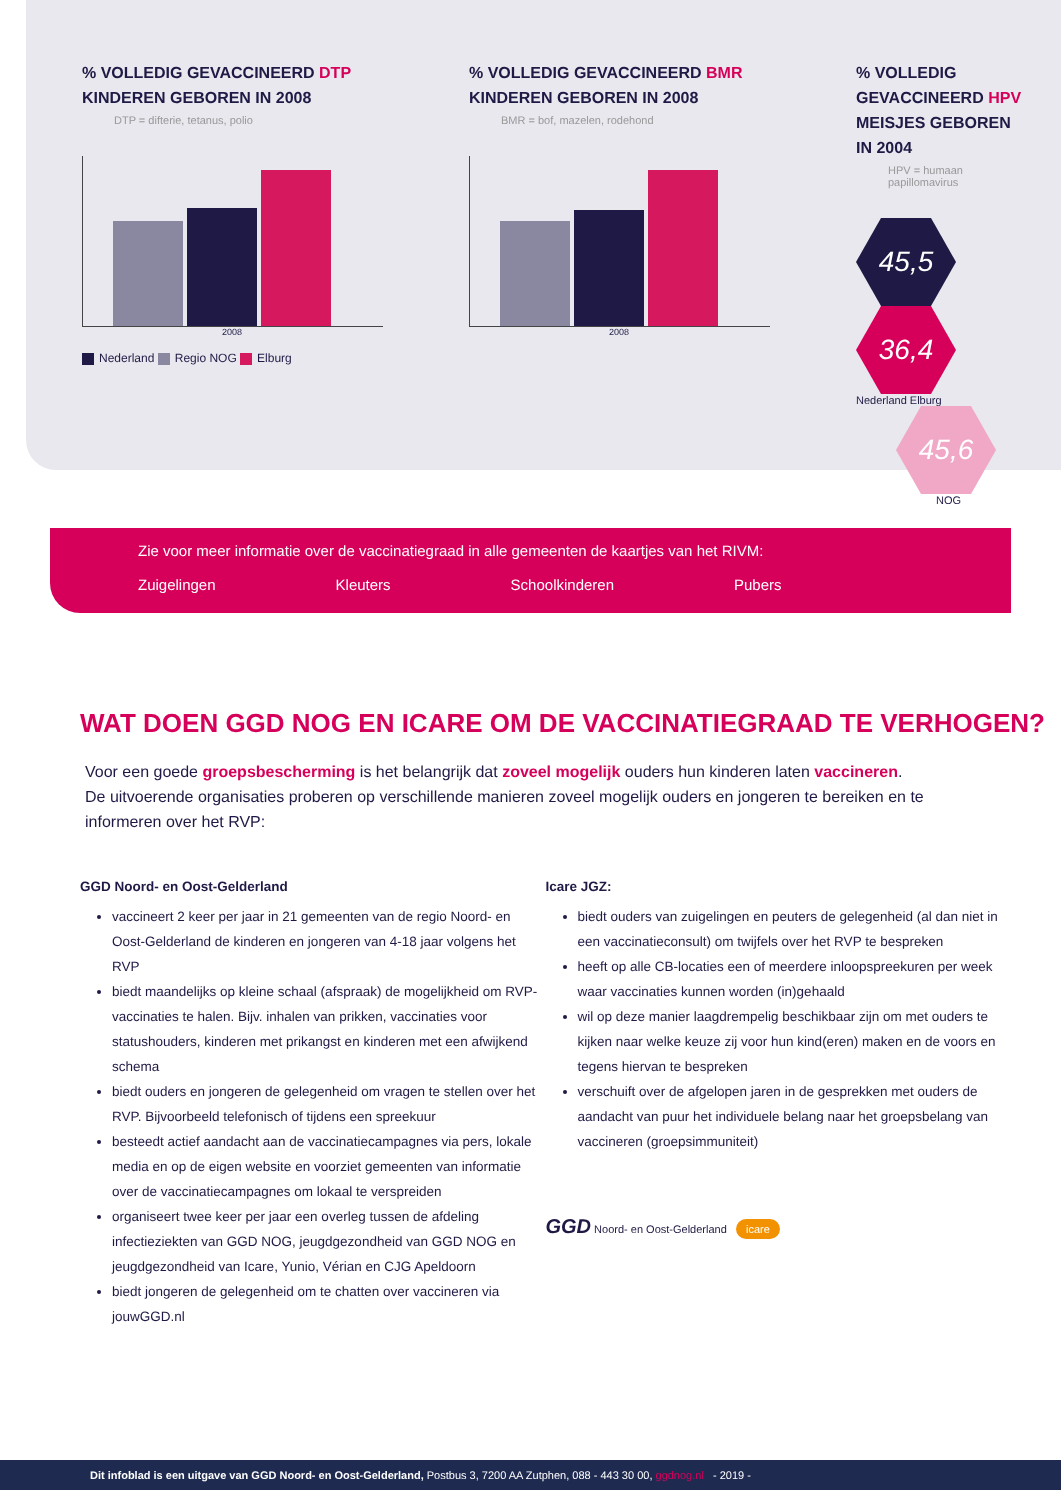% VOLLEDIG GEVACCINEERD DTP
KINDEREN GEBOREN IN 2008
DTP = difterie, tetanus, polio
2008
Nederland Regio NOG Elburg
% VOLLEDIG GEVACCINEERD BMR
KINDEREN GEBOREN IN 2008
BMR = bof, mazelen, rodehond
2008
% VOLLEDIG GEVACCINEERD HPV
MEISJES GEBOREN IN 2004
HPV = humaan papillomavirus
45,5 36,4
Nederland Elburg
45,6
NOG
Zie voor meer informatie over de vaccinatiegraad in alle gemeenten de kaartjes van het RIVM:
Zuigelingen Kleuters Schoolkinderen Pubers
WAT DOEN GGD NOG EN ICARE OM DE VACCINATIEGRAAD TE VERHOGEN?
Voor een goede groepsbescherming is het belangrijk dat zoveel mogelijk ouders hun kinderen laten vaccineren.
De uitvoerende organisaties proberen op verschillende manieren zoveel mogelijk ouders en jongeren te bereiken en te informeren over het RVP:
GGD Noord- en Oost-Gelderland
vaccineert 2 keer per jaar in 21 gemeenten van de regio Noord- en Oost-Gelderland de kinderen en jongeren van 4-18 jaar volgens het RVP
biedt maandelijks op kleine schaal (afspraak) de mogelijkheid om RVP-vaccinaties te halen. Bijv. inhalen van prikken, vaccinaties voor statushouders, kinderen met prikangst en kinderen met een afwijkend schema
biedt ouders en jongeren de gelegenheid om vragen te stellen over het RVP. Bijvoorbeeld telefonisch of tijdens een spreekuur
besteedt actief aandacht aan de vaccinatiecampagnes via pers, lokale media en op de eigen website en voorziet gemeenten van informatie over de vaccinatiecampagnes om lokaal te verspreiden
organiseert twee keer per jaar een overleg tussen de afdeling infectieziekten van GGD NOG, jeugdgezondheid van GGD NOG en jeugdgezondheid van Icare, Yunio, Vérian en CJG Apeldoorn
biedt jongeren de gelegenheid om te chatten over vaccineren via jouwGGD.nl
Icare JGZ:
biedt ouders van zuigelingen en peuters de gelegenheid (al dan niet in een vaccinatieconsult) om twijfels over het RVP te bespreken
heeft op alle CB-locaties een of meerdere inloopspreekuren per week waar vaccinaties kunnen worden (in)gehaald
wil op deze manier laagdrempelig beschikbaar zijn om met ouders te kijken naar welke keuze zij voor hun kind(eren) maken en de voors en tegens hiervan te bespreken
verschuift over de afgelopen jaren in de gesprekken met ouders de aandacht van puur het individuele belang naar het groepsbelang van vaccineren (groepsimmuniteit)
GGD Noord- en Oost-Gelderland icare
Dit infoblad is een uitgave van GGD Noord- en Oost-Gelderland, Postbus 3, 7200 AA Zutphen, 088 - 443 30 00, ggdnog.nl - 2019 -